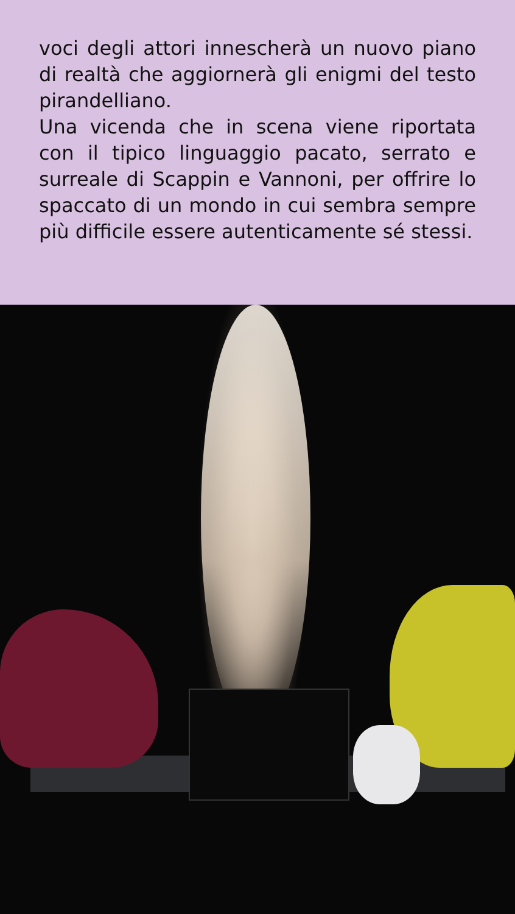voci degli attori innescherà un nuovo piano di realtà che aggiornerà gli enigmi del testo pirandelliano.
Una vicenda che in scena viene riportata con il tipico linguaggio pacato, serrato e surreale di Scappin e Vannoni, per offrire lo spaccato di un mondo in cui sembra sempre più difficile essere autenticamente sé stessi.